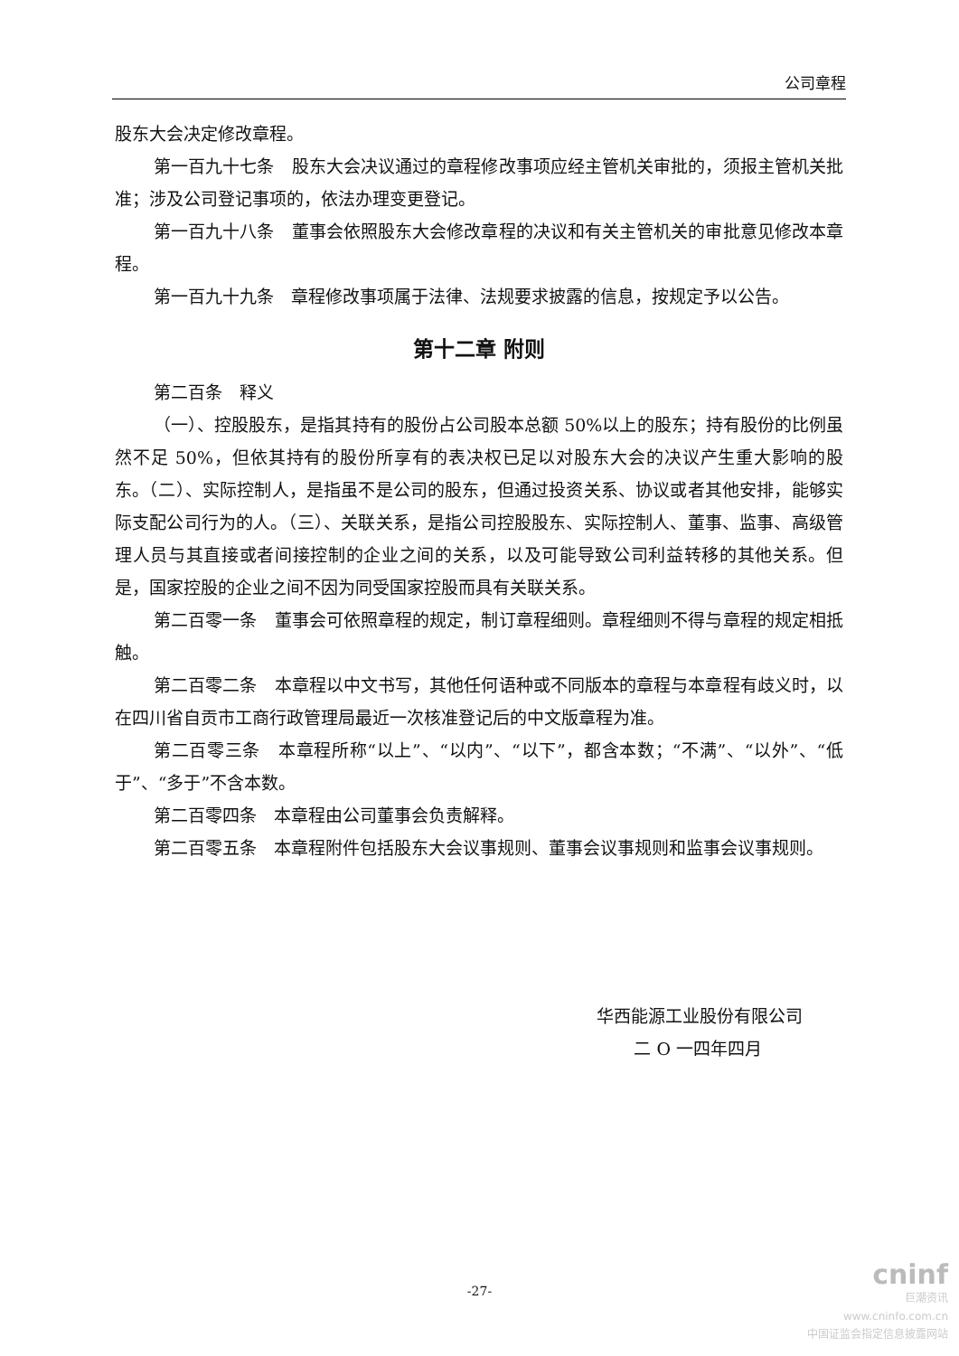公司章程
股东大会决定修改章程。
第一百九十七条　股东大会决议通过的章程修改事项应经主管机关审批的，须报主管机关批准；涉及公司登记事项的，依法办理变更登记。
第一百九十八条　董事会依照股东大会修改章程的决议和有关主管机关的审批意见修改本章程。
第一百九十九条　章程修改事项属于法律、法规要求披露的信息，按规定予以公告。
第十二章 附则
第二百条　释义
（一）、控股股东，是指其持有的股份占公司股本总额 50%以上的股东；持有股份的比例虽然不足 50%，但依其持有的股份所享有的表决权已足以对股东大会的决议产生重大影响的股东。（二）、实际控制人，是指虽不是公司的股东，但通过投资关系、协议或者其他安排，能够实际支配公司行为的人。（三）、关联关系，是指公司控股股东、实际控制人、董事、监事、高级管理人员与其直接或者间接控制的企业之间的关系，以及可能导致公司利益转移的其他关系。但是，国家控股的企业之间不因为同受国家控股而具有关联关系。
第二百零一条　董事会可依照章程的规定，制订章程细则。章程细则不得与章程的规定相抵触。
第二百零二条　本章程以中文书写，其他任何语种或不同版本的章程与本章程有歧义时，以在四川省自贡市工商行政管理局最近一次核准登记后的中文版章程为准。
第二百零三条　本章程所称“以上”、“以内”、“以下”，都含本数；“不满”、“以外”、“低于”、“多于”不含本数。
第二百零四条　本章程由公司董事会负责解释。
第二百零五条　本章程附件包括股东大会议事规则、董事会议事规则和监事会议事规则。
华西能源工业股份有限公司
二 O 一四年四月
-27-
cninf
巨潮资讯
www.cninfo.com.cn
中国证监会指定信息披露网站